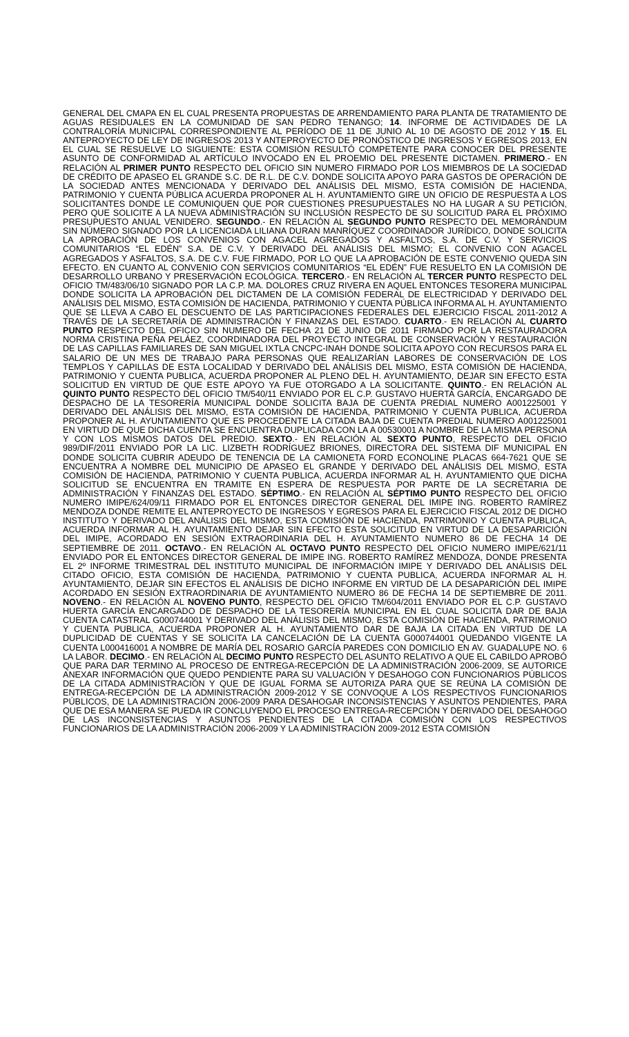GENERAL DEL CMAPA EN EL CUAL PRESENTA PROPUESTAS DE ARRENDAMIENTO PARA PLANTA DE TRATAMIENTO DE AGUAS RESIDUALES EN LA COMUNIDAD DE SAN PEDRO TENANGO; 14. INFORME DE ACTIVIDADES DE LA CONTRALORÍA MUNICIPAL CORRESPONDIENTE AL PERÍODO DE 11 DE JUNIO AL 10 DE AGOSTO DE 2012 Y 15. EL ANTEPROYECTO DE LEY DE INGRESOS 2013 Y ANTEPROYECTO DE PRONÓSTICO DE INGRESOS Y EGRESOS 2013, EN EL CUAL SE RESUELVE LO SIGUIENTE: ESTA COMISIÓN RESULTÓ COMPETENTE PARA CONOCER DEL PRESENTE ASUNTO DE CONFORMIDAD AL ARTÍCULO INVOCADO EN EL PROEMIO DEL PRESENTE DICTAMEN. PRIMERO.- EN RELACIÓN AL PRIMER PUNTO RESPECTO DEL OFICIO SIN NUMERO FIRMADO POR LOS MIEMBROS DE LA SOCIEDAD DE CRÉDITO DE APASEO EL GRANDE S.C. DE R.L. DE C.V. DONDE SOLICITA APOYO PARA GASTOS DE OPERACIÓN DE LA SOCIEDAD ANTES MENCIONADA Y DERIVADO DEL ANÁLISIS DEL MISMO, ESTA COMISIÓN DE HACIENDA, PATRIMONIO Y CUENTA PÚBLICA ACUERDA PROPONER AL H. AYUNTAMIENTO GIRE UN OFICIO DE RESPUESTA A LOS SOLICITANTES DONDE LE COMUNIQUEN QUE POR CUESTIONES PRESUPUESTALES NO HA LUGAR A SU PETICIÓN, PERO QUE SOLICITE A LA NUEVA ADMINISTRACIÓN SU INCLUSIÓN RESPECTO DE SU SOLICITUD PARA EL PRÓXIMO PRESUPUESTO ANUAL VENIDERO. SEGUNDO.- EN RELACIÓN AL SEGUNDO PUNTO RESPECTO DEL MEMORÁNDUM SIN NÚMERO SIGNADO POR LA LICENCIADA LILIANA DURAN MANRÍQUEZ COORDINADOR JURÍDICO, DONDE SOLICITA LA APROBACIÓN DE LOS CONVENIOS CON AGACEL AGREGADOS Y ASFALTOS, S.A. DE C.V. Y SERVICIOS COMUNITARIOS “EL EDÉN” S.A. DE C.V. Y DERIVADO DEL ANÁLISIS DEL MISMO; EL CONVENIO CON AGACEL AGREGADOS Y ASFALTOS, S.A. DE C.V. FUE FIRMADO, POR LO QUE LA APROBACIÓN DE ESTE CONVENIO QUEDA SIN EFECTO. EN CUANTO AL CONVENIO CON SERVICIOS COMUNITARIOS “EL EDÉN” FUE RESUELTO EN LA COMISIÓN DE DESARROLLO URBANO Y PRESERVACIÓN ECOLÓGICA. TERCERO.- EN RELACIÓN AL TERCER PUNTO RESPECTO DEL OFICIO TM/483/06/10 SIGNADO POR LA C.P. MA. DOLORES CRUZ RIVERA EN AQUEL ENTONCES TESORERA MUNICIPAL DONDE SOLICITA LA APROBACIÓN DEL DICTAMEN DE LA COMISIÓN FEDERAL DE ELECTRICIDAD Y DERIVADO DEL ANÁLISIS DEL MISMO, ESTA COMISIÓN DE HACIENDA, PATRIMONIO Y CUENTA PÚBLICA INFORMA AL H. AYUNTAMIENTO QUE SE LLEVA A CABO EL DESCUENTO DE LAS PARTICIPACIONES FEDERALES DEL EJERCICIO FISCAL 2011-2012 A TRAVÉS DE LA SECRETARÍA DE ADMINISTRACIÓN Y FINANZAS DEL ESTADO. CUARTO.- EN RELACIÓN AL CUARTO PUNTO RESPECTO DEL OFICIO SIN NUMERO DE FECHA 21 DE JUNIO DE 2011 FIRMADO POR LA RESTAURADORA NORMA CRISTINA PEÑA PELÁEZ, COORDINADORA DEL PROYECTO INTEGRAL DE CONSERVACIÓN Y RESTAURACIÓN DE LAS CAPILLAS FAMILIARES DE SAN MIGUEL IXTLA CNCPC-INAH DONDE SOLICITA APOYO CON RECURSOS PARA EL SALARIO DE UN MES DE TRABAJO PARA PERSONAS QUE REALIZARÍAN LABORES DE CONSERVACIÓN DE LOS TEMPLOS Y CAPILLAS DE ESTA LOCALIDAD Y DERIVADO DEL ANÁLISIS DEL MISMO, ESTA COMISIÓN DE HACIENDA, PATRIMONIO Y CUENTA PUBLICA, ACUERDA PROPONER AL PLENO DEL H. AYUNTAMIENTO, DEJAR SIN EFECTO ESTA SOLICITUD EN VIRTUD DE QUE ESTE APOYO YA FUE OTORGADO A LA SOLICITANTE. QUINTO.- EN RELACIÓN AL QUINTO PUNTO RESPECTO DEL OFICIO TM/540/11 ENVIADO POR EL C.P. GUSTAVO HUERTA GARCÍA, ENCARGADO DE DESPACHO DE LA TESORERÍA MUNICIPAL DONDE SOLICITA BAJA DE CUENTA PREDIAL NUMERO A001225001 Y DERIVADO DEL ANÁLISIS DEL MISMO, ESTA COMISIÓN DE HACIENDA, PATRIMONIO Y CUENTA PUBLICA, ACUERDA PROPONER AL H. AYUNTAMIENTO QUE ES PROCEDENTE LA CITADA BAJA DE CUENTA PREDIAL NUMERO A001225001 EN VIRTUD DE QUE DICHA CUENTA SE ENCUENTRA DUPLICADA CON LA A 00530001 A NOMBRE DE LA MISMA PERSONA Y CON LOS MISMOS DATOS DEL PREDIO. SEXTO.- EN RELACIÓN AL SEXTO PUNTO, RESPECTO DEL OFICIO 989/DIF/2011 ENVIADO POR LA LIC. LIZBETH RODRÍGUEZ BRIONES, DIRECTORA DEL SISTEMA DIF MUNICIPAL EN DONDE SOLICITA CUBRIR ADEUDO DE TENENCIA DE LA CAMIONETA FORD ECONOLINE PLACAS 664-7621 QUE SE ENCUENTRA A NOMBRE DEL MUNICIPIO DE APASEO EL GRANDE Y DERIVADO DEL ANÁLISIS DEL MISMO, ESTA COMISIÓN DE HACIENDA, PATRIMONIO Y CUENTA PUBLICA, ACUERDA INFORMAR AL H. AYUNTAMIENTO QUE DICHA SOLICITUD SE ENCUENTRA EN TRAMITE EN ESPERA DE RESPUESTA POR PARTE DE LA SECRETARIA DE ADMINISTRACIÓN Y FINANZAS DEL ESTADO. SÉPTIMO.- EN RELACIÓN AL SÉPTIMO PUNTO RESPECTO DEL OFICIO NUMERO IMIPE/624/09/11 FIRMADO POR EL ENTONCES DIRECTOR GENERAL DEL IMIPE ING. ROBERTO RAMÍREZ MENDOZA DONDE REMITE EL ANTEPROYECTO DE INGRESOS Y EGRESOS PARA EL EJERCICIO FISCAL 2012 DE DICHO INSTITUTO Y DERIVADO DEL ANÁLISIS DEL MISMO, ESTA COMISIÓN DE HACIENDA, PATRIMONIO Y CUENTA PUBLICA, ACUERDA INFORMAR AL H. AYUNTAMIENTO DEJAR SIN EFECTO ESTA SOLICITUD EN VIRTUD DE LA DESAPARICIÓN DEL IMIPE, ACORDADO EN SESIÓN EXTRAORDINARIA DEL H. AYUNTAMIENTO NUMERO 86 DE FECHA 14 DE SEPTIEMBRE DE 2011. OCTAVO.- EN RELACIÓN AL OCTAVO PUNTO RESPECTO DEL OFICIO NUMERO IMIPE/621/11 ENVIADO POR EL ENTONCES DIRECTOR GENERAL DE IMIPE ING. ROBERTO RAMÍREZ MENDOZA, DONDE PRESENTA EL 2º INFORME TRIMESTRAL DEL INSTITUTO MUNICIPAL DE INFORMACIÓN IMIPE Y DERIVADO DEL ANÁLISIS DEL CITADO OFICIO, ESTA COMISIÓN DE HACIENDA, PATRIMONIO Y CUENTA PUBLICA, ACUERDA INFORMAR AL H. AYUNTAMIENTO, DEJAR SIN EFECTOS EL ANÁLISIS DE DICHO INFORME EN VIRTUD DE LA DESAPARICIÓN DEL IMIPE ACORDADO EN SESIÓN EXTRAORDINARIA DE AYUNTAMIENTO NUMERO 86 DE FECHA 14 DE SEPTIEMBRE DE 2011. NOVENO.- EN RELACIÓN AL NOVENO PUNTO, RESPECTO DEL OFICIO TM/604/2011 ENVIADO POR EL C.P. GUSTAVO HUERTA GARCÍA ENCARGADO DE DESPACHO DE LA TESORERÍA MUNICIPAL EN EL CUAL SOLICITA DAR DE BAJA CUENTA CATASTRAL G000744001 Y DERIVADO DEL ANÁLISIS DEL MISMO, ESTA COMISIÓN DE HACIENDA, PATRIMONIO Y CUENTA PUBLICA, ACUERDA PROPONER AL H. AYUNTAMIENTO DAR DE BAJA LA CITADA EN VIRTUD DE LA DUPLICIDAD DE CUENTAS Y SE SOLICITA LA CANCELACIÓN DE LA CUENTA G000744001 QUEDANDO VIGENTE LA CUENTA L000416001 A NOMBRE DE MARÍA DEL ROSARIO GARCÍA PAREDES CON DOMICILIO EN AV. GUADALUPE NO. 6 LA LABOR. DECIMO.- EN RELACIÓN AL DECIMO PUNTO RESPECTO DEL ASUNTO RELATIVO A QUE EL CABILDO APROBÓ QUE PARA DAR TERMINO AL PROCESO DE ENTREGA-RECEPCIÓN DE LA ADMINISTRACIÓN 2006-2009, SE AUTORICE ANEXAR INFORMACIÓN QUE QUEDO PENDIENTE PARA SU VALUACIÓN Y DESAHOGO CON FUNCIONARIOS PÚBLICOS DE LA CITADA ADMINISTRACIÓN Y QUE DE IGUAL FORMA SE AUTORIZA PARA QUE SE REÚNA LA COMISIÓN DE ENTREGA-RECEPCIÓN DE LA ADMINISTRACIÓN 2009-2012 Y SE CONVOQUE A LOS RESPECTIVOS FUNCIONARIOS PÚBLICOS, DE LA ADMINISTRACIÓN 2006-2009 PARA DESAHOGAR INCONSISTENCIAS Y ASUNTOS PENDIENTES, PARA QUE DE ESA MANERA SE PUEDA IR CONCLUYENDO EL PROCESO ENTREGA-RECEPCIÓN Y DERIVADO DEL DESAHOGO DE LAS INCONSISTENCIAS Y ASUNTOS PENDIENTES DE LA CITADA COMISIÓN CON LOS RESPECTIVOS FUNCIONARIOS DE LA ADMINISTRACIÓN 2006-2009 Y LA ADMINISTRACIÓN 2009-2012 ESTA COMISIÓN